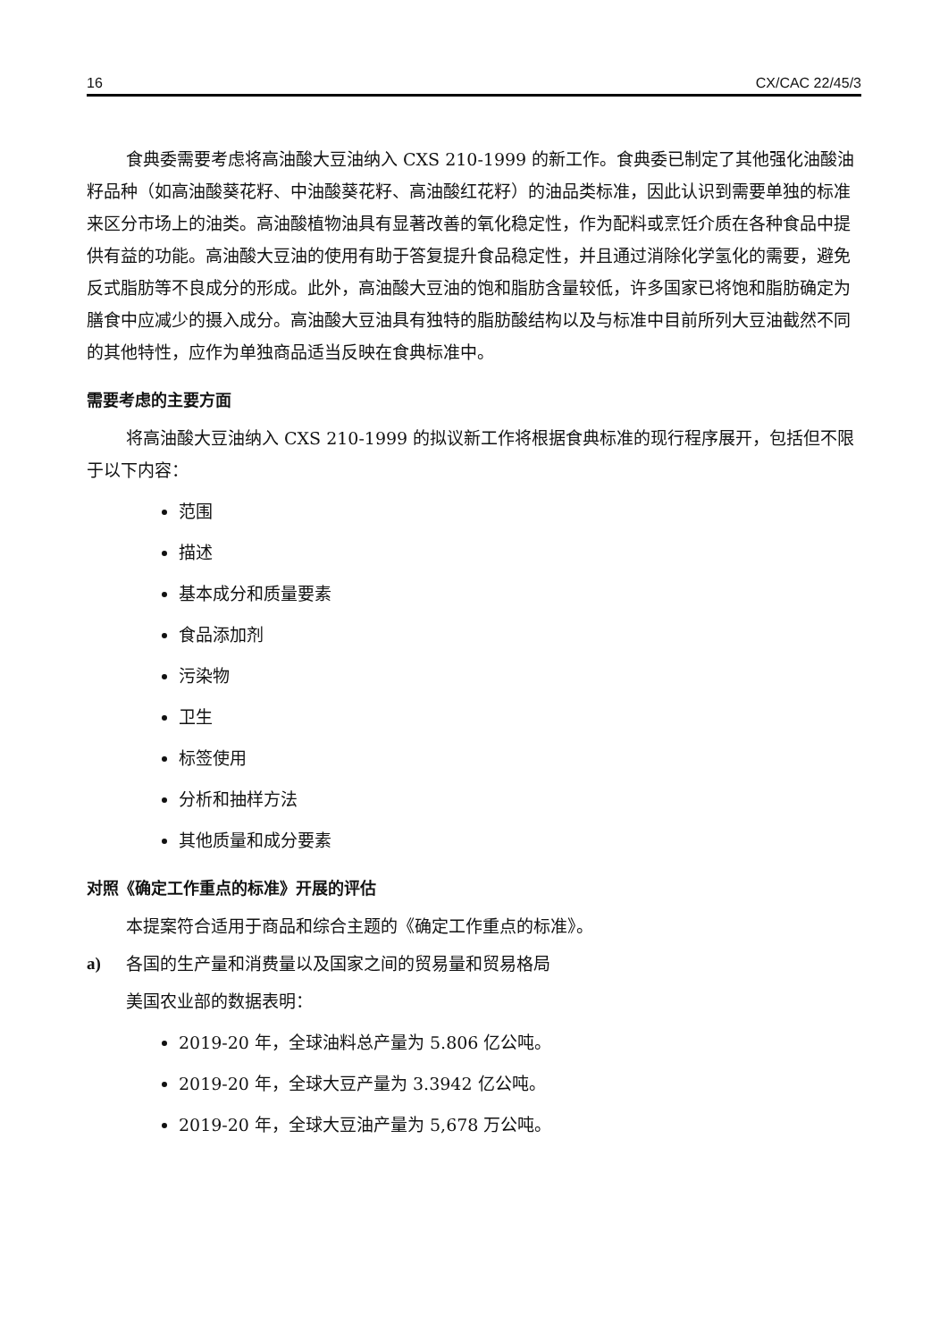16 CX/CAC 22/45/3
食典委需要考虑将高油酸大豆油纳入 CXS 210-1999 的新工作。食典委已制定了其他强化油酸油籽品种（如高油酸葵花籽、中油酸葵花籽、高油酸红花籽）的油品类标准，因此认识到需要单独的标准来区分市场上的油类。高油酸植物油具有显著改善的氧化稳定性，作为配料或烹饪介质在各种食品中提供有益的功能。高油酸大豆油的使用有助于答复提升食品稳定性，并且通过消除化学氢化的需要，避免反式脂肪等不良成分的形成。此外，高油酸大豆油的饱和脂肪含量较低，许多国家已将饱和脂肪确定为膳食中应减少的摄入成分。高油酸大豆油具有独特的脂肪酸结构以及与标准中目前所列大豆油截然不同的其他特性，应作为单独商品适当反映在食典标准中。
需要考虑的主要方面
将高油酸大豆油纳入 CXS 210-1999 的拟议新工作将根据食典标准的现行程序展开，包括但不限于以下内容：
范围
描述
基本成分和质量要素
食品添加剂
污染物
卫生
标签使用
分析和抽样方法
其他质量和成分要素
对照《确定工作重点的标准》开展的评估
本提案符合适用于商品和综合主题的《确定工作重点的标准》。
a) 各国的生产量和消费量以及国家之间的贸易量和贸易格局
美国农业部的数据表明：
2019-20 年，全球油料总产量为 5.806 亿公吨。
2019-20 年，全球大豆产量为 3.3942 亿公吨。
2019-20 年，全球大豆油产量为 5,678 万公吨。